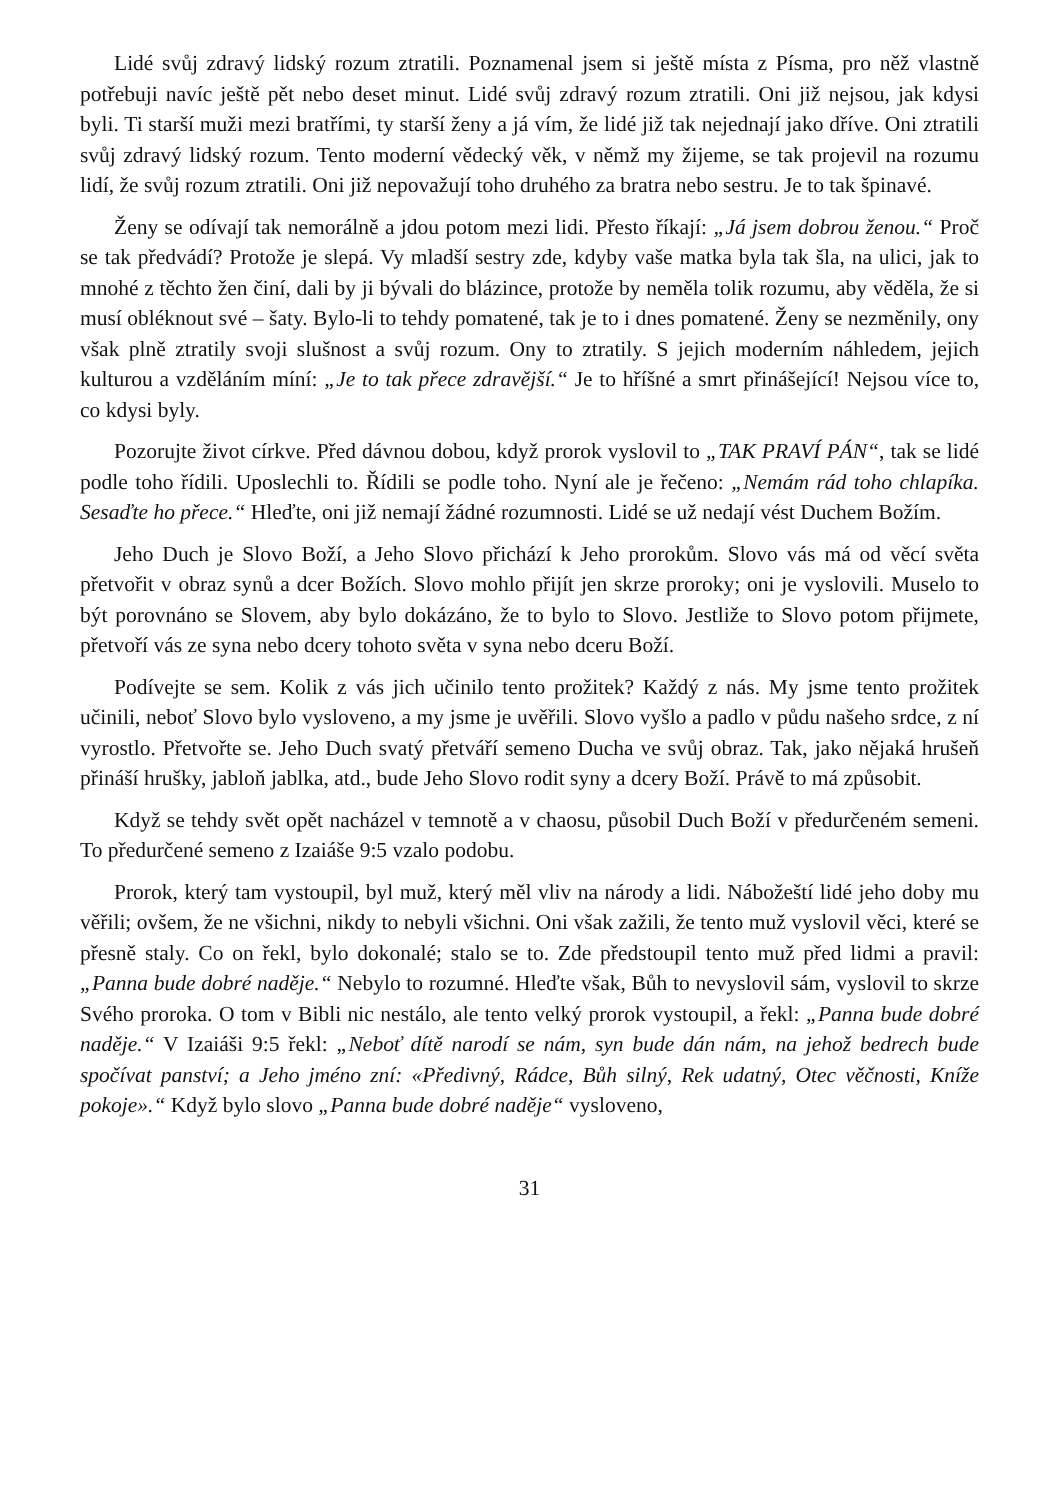Lidé svůj zdravý lidský rozum ztratili. Poznamenal jsem si ještě místa z Písma, pro něž vlastně potřebuji navíc ještě pět nebo deset minut. Lidé svůj zdravý rozum ztratili. Oni již nejsou, jak kdysi byli. Ti starší muži mezi bratřími, ty starší ženy a já vím, že lidé již tak nejednají jako dříve. Oni ztratili svůj zdravý lidský rozum. Tento moderní vědecký věk, v němž my žijeme, se tak projevil na rozumu lidí, že svůj rozum ztratili. Oni již nepovažují toho druhého za bratra nebo sestru. Je to tak špinavé.
Ženy se odívají tak nemorálně a jdou potom mezi lidi. Přesto říkají: „Já jsem dobrou ženou.“ Proč se tak předvádí? Protože je slepá. Vy mladší sestry zde, kdyby vaše matka byla tak šla, na ulici, jak to mnohé z těchto žen činí, dali by ji bývali do blázince, protože by neměla tolik rozumu, aby věděla, že si musí obléknout své – šaty. Bylo-li to tehdy pomatené, tak je to i dnes pomatené. Ženy se nezměnily, ony však plně ztratily svoji slušnost a svůj rozum. Ony to ztratily. S jejich moderním náhledem, jejich kulturou a vzděláním míní: „Je to tak přece zdravější.“ Je to hříšné a smrt přinášející! Nejsou více to, co kdysi byly.
Pozorujte život církve. Před dávnou dobou, když prorok vyslovil to „TAK PRAVÍ PÁN“, tak se lidé podle toho řídili. Uposlechli to. Řídili se podle toho. Nyní ale je řečeno: „Nemám rád toho chlapíka. Sesaďte ho přece.“ Hleďte, oni již nemají žádné rozumnosti. Lidé se už nedají vést Duchem Božím.
Jeho Duch je Slovo Boží, a Jeho Slovo přichází k Jeho prorokům. Slovo vás má od věcí světa přetvořit v obraz synů a dcer Božích. Slovo mohlo přijít jen skrze proroky; oni je vyslovili. Muselo to být porovnáno se Slovem, aby bylo dokázáno, že to bylo to Slovo. Jestliže to Slovo potom přijmete, přetvoří vás ze syna nebo dcery tohoto světa v syna nebo dceru Boží.
Podívejte se sem. Kolik z vás jich učinilo tento prožitek? Každý z nás. My jsme tento prožitek učinili, neboť Slovo bylo vysloveno, a my jsme je uvěřili. Slovo vyšlo a padlo v půdu našeho srdce, z ní vyrostlo. Přetvořte se. Jeho Duch svatý přetváří semeno Ducha ve svůj obraz. Tak, jako nějaká hrušeň přináší hrušky, jabloň jablka, atd., bude Jeho Slovo rodit syny a dcery Boží. Právě to má způsobit.
Když se tehdy svět opět nacházel v temnotě a v chaosu, působil Duch Boží v předurčeném semeni. To předurčené semeno z Izaiáše 9:5 vzalo podobu.
Prorok, který tam vystoupil, byl muž, který měl vliv na národy a lidi. Nábožeští lidé jeho doby mu věřili; ovšem, že ne všichni, nikdy to nebyli všichni. Oni však zažili, že tento muž vyslovil věci, které se přesně staly. Co on řekl, bylo dokonalé; stalo se to. Zde předstoupil tento muž před lidmi a pravil: „Panna bude dobré naděje.“ Nebylo to rozumné. Hleďte však, Bůh to nevyslovil sám, vyslovil to skrze Svého proroka. O tom v Bibli nic nestálo, ale tento velký prorok vystoupil, a řekl: „Panna bude dobré naděje.“ V Izaiáši 9:5 řekl: „Neboť dítě narodí se nám, syn bude dán nám, na jehož bedrech bude spočívat panství; a Jeho jméno zní: «Předivný, Rádce, Bůh silný, Rek udatný, Otec věčnosti, Kníže pokoje».“ Když bylo slovo „Panna bude dobré naděje“ vysloveno,
31